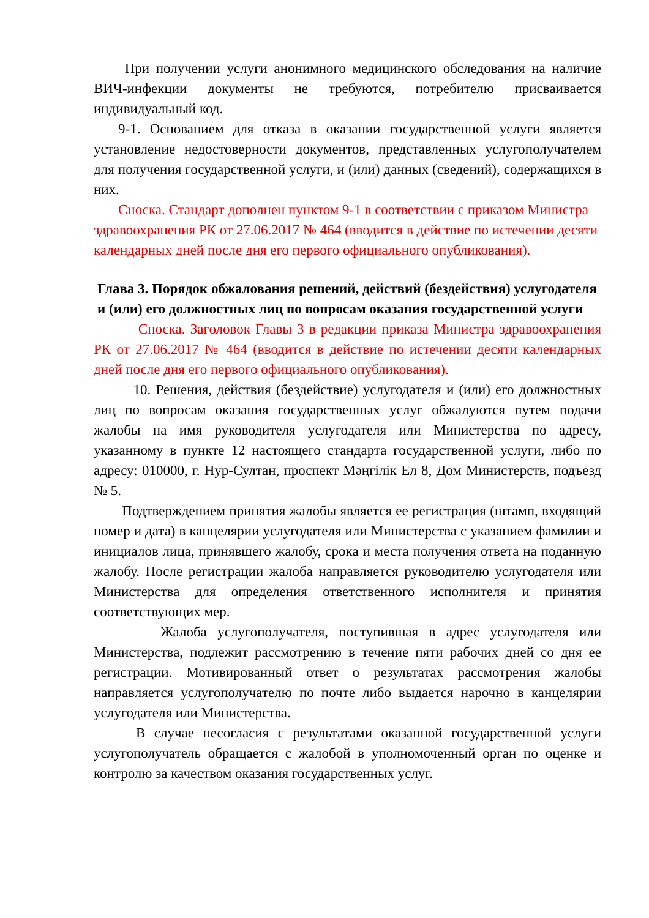При получении услуги анонимного медицинского обследования на наличие ВИЧ-инфекции документы не требуются, потребителю присваивается индивидуальный код.
9-1. Основанием для отказа в оказании государственной услуги является установление недостоверности документов, представленных услугополучателем для получения государственной услуги, и (или) данных (сведений), содержащихся в них.
Сноска. Стандарт дополнен пунктом 9-1 в соответствии с приказом Министра здравоохранения РК от 27.06.2017 № 464 (вводится в действие по истечении десяти календарных дней после дня его первого официального опубликования).
Глава 3. Порядок обжалования решений, действий (бездействия) услугодателя и (или) его должностных лиц по вопросам оказания государственной услуги
Сноска. Заголовок Главы 3 в редакции приказа Министра здравоохранения РК от 27.06.2017 № 464 (вводится в действие по истечении десяти календарных дней после дня его первого официального опубликования).
10. Решения, действия (бездействие) услугодателя и (или) его должностных лиц по вопросам оказания государственных услуг обжалуются путем подачи жалобы на имя руководителя услугодателя или Министерства по адресу, указанному в пункте 12 настоящего стандарта государственной услуги, либо по адресу: 010000, г. Нур-Султан, проспект Мәңгілік Ел 8, Дом Министерств, подъезд № 5.
Подтверждением принятия жалобы является ее регистрация (штамп, входящий номер и дата) в канцелярии услугодателя или Министерства с указанием фамилии и инициалов лица, принявшего жалобу, срока и места получения ответа на поданную жалобу. После регистрации жалоба направляется руководителю услугодателя или Министерства для определения ответственного исполнителя и принятия соответствующих мер.
Жалоба услугополучателя, поступившая в адрес услугодателя или Министерства, подлежит рассмотрению в течение пяти рабочих дней со дня ее регистрации. Мотивированный ответ о результатах рассмотрения жалобы направляется услугополучателю по почте либо выдается нарочно в канцелярии услугодателя или Министерства.
В случае несогласия с результатами оказанной государственной услуги услугополучатель обращается с жалобой в уполномоченный орган по оценке и контролю за качеством оказания государственных услуг.